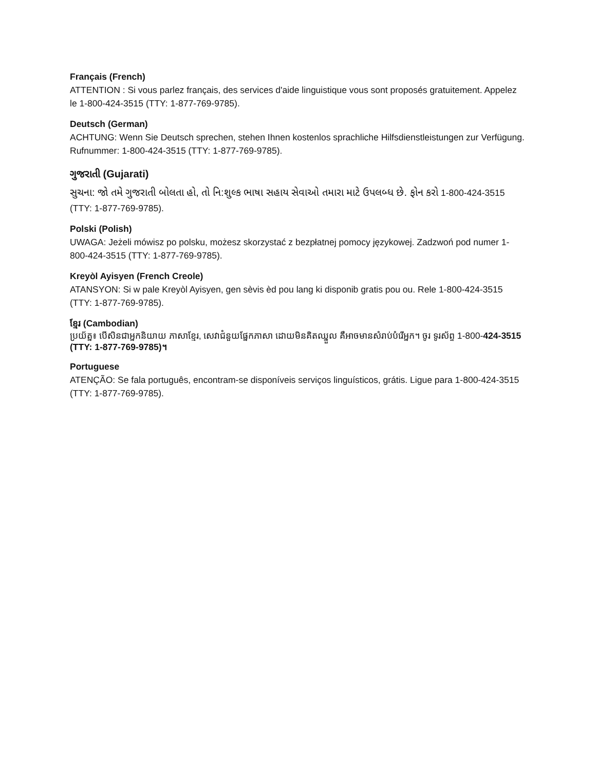Français (French)
ATTENTION : Si vous parlez français, des services d'aide linguistique vous sont proposés gratuitement. Appelez le 1-800-424-3515 (TTY: 1-877-769-9785).
Deutsch (German)
ACHTUNG: Wenn Sie Deutsch sprechen, stehen Ihnen kostenlos sprachliche Hilfsdienstleistungen zur Verfügung. Rufnummer: 1-800-424-3515 (TTY: 1-877-769-9785).
ગુજરાતી (Gujarati)
સુચના: જો તમે ગુજરાતી બોલતા હો, તો નિ:શુલ્ક ભાષા સહાય સેવાઓ તમારા માટે ઉપલબ્ધ છે. ફોન કરો 1-800-424-3515 (TTY: 1-877-769-9785).
Polski (Polish)
UWAGA: Jeżeli mówisz po polsku, możesz skorzystać z bezpłatnej pomocy językowej. Zadzwoń pod numer 1-800-424-3515 (TTY: 1-877-769-9785).
Kreyòl Ayisyen (French Creole)
ATANSYON: Si w pale Kreyòl Ayisyen, gen sèvis èd pou lang ki disponib gratis pou ou. Rele 1-800-424-3515 (TTY: 1-877-769-9785).
ខ្មែរ (Cambodian)
ប្រយ័ត្ន៖ បើសិនជាអ្នកនិយាយ ភាសាខ្មែរ, សេវាជំនួយផ្នែកភាសា ដោយមិនគិតឈ្នួល គឺអាចមានសំរាប់បំរើអ្នក។ ចូរ ទូរស័ព្ទ 1-800-424-3515 (TTY: 1-877-769-9785)។
Portuguese
ATENÇÃO: Se fala português, encontram-se disponíveis serviços linguísticos, grátis. Ligue para 1-800-424-3515 (TTY: 1-877-769-9785).